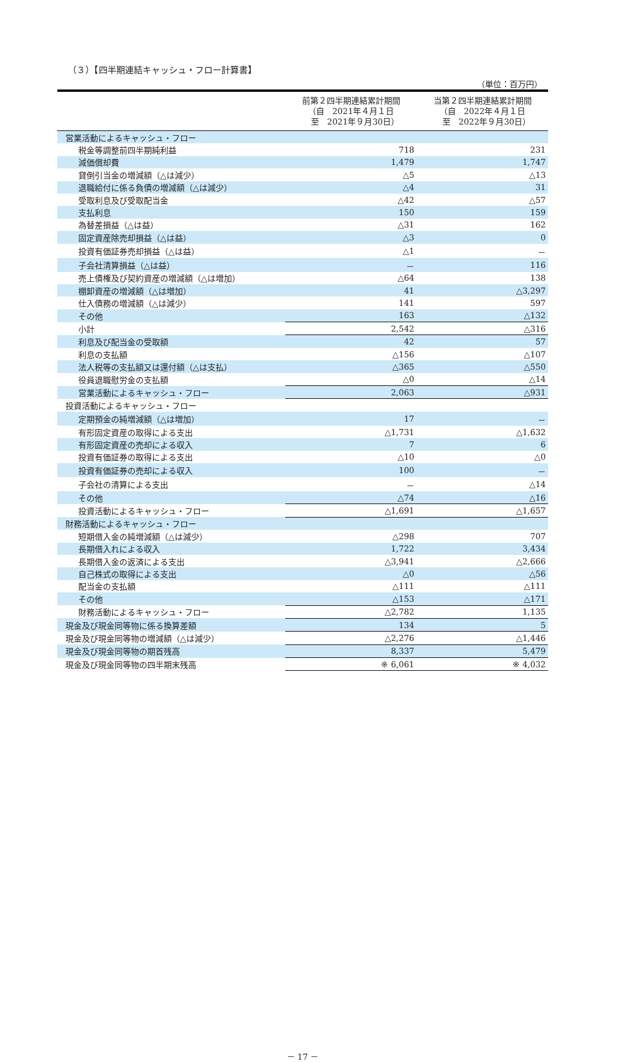（３）【四半期連結キャッシュ・フロー計算書】
（単位：百万円）
| | 前第２四半期連結累計期間 （自 2021年４月１日 至 2021年９月30日） | 当第２四半期連結累計期間 （自 2022年４月１日 至 2022年９月30日） |
| --- | --- | --- |
| 営業活動によるキャッシュ・フロー | | |
| 税金等調整前四半期純利益 | 718 | 231 |
| 減価償却費 | 1,479 | 1,747 |
| 貸倒引当金の増減額（△は減少） | △5 | △13 |
| 退職給付に係る負債の増減額（△は減少） | △4 | 31 |
| 受取利息及び受取配当金 | △42 | △57 |
| 支払利息 | 150 | 159 |
| 為替差損益（△は益） | △31 | 162 |
| 固定資産除売却損益（△は益） | △3 | 0 |
| 投資有価証券売却損益（△は益） | △1 | － |
| 子会社清算損益（△は益） | － | 116 |
| 売上債権及び契約資産の増減額（△は増加） | △64 | 138 |
| 棚卸資産の増減額（△は増加） | 41 | △3,297 |
| 仕入債務の増減額（△は減少） | 141 | 597 |
| その他 | 163 | △132 |
| 小計 | 2,542 | △316 |
| 利息及び配当金の受取額 | 42 | 57 |
| 利息の支払額 | △156 | △107 |
| 法人税等の支払額又は還付額（△は支払） | △365 | △550 |
| 役員退職慰労金の支払額 | △0 | △14 |
| 営業活動によるキャッシュ・フロー | 2,063 | △931 |
| 投資活動によるキャッシュ・フロー | | |
| 定期預金の純増減額（△は増加） | 17 | － |
| 有形固定資産の取得による支出 | △1,731 | △1,632 |
| 有形固定資産の売却による収入 | 7 | 6 |
| 投資有価証券の取得による支出 | △10 | △0 |
| 投資有価証券の売却による収入 | 100 | － |
| 子会社の清算による支出 | － | △14 |
| その他 | △74 | △16 |
| 投資活動によるキャッシュ・フロー | △1,691 | △1,657 |
| 財務活動によるキャッシュ・フロー | | |
| 短期借入金の純増減額（△は減少） | △298 | 707 |
| 長期借入れによる収入 | 1,722 | 3,434 |
| 長期借入金の返済による支出 | △3,941 | △2,666 |
| 自己株式の取得による支出 | △0 | △56 |
| 配当金の支払額 | △111 | △111 |
| その他 | △153 | △171 |
| 財務活動によるキャッシュ・フロー | △2,782 | 1,135 |
| 現金及び現金同等物に係る換算差額 | 134 | 5 |
| 現金及び現金同等物の増減額（△は減少） | △2,276 | △1,446 |
| 現金及び現金同等物の期首残高 | 8,337 | 5,479 |
| 現金及び現金同等物の四半期末残高 | ※ 6,061 | ※ 4,032 |
－ 17 －